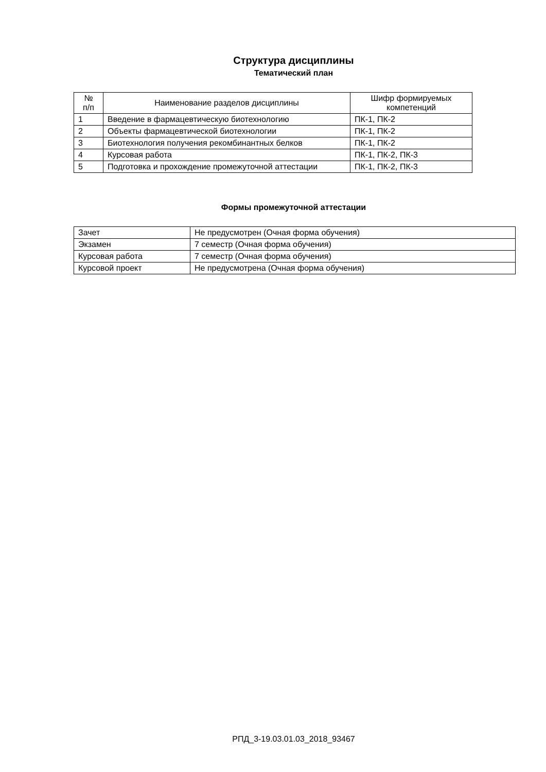Структура дисциплины
Тематический план
| № п/п | Наименование разделов дисциплины | Шифр формируемых компетенций |
| --- | --- | --- |
| 1 | Введение в фармацевтическую биотехнологию | ПК-1, ПК-2 |
| 2 | Объекты фармацевтической биотехнологии | ПК-1, ПК-2 |
| 3 | Биотехнология получения рекомбинантных белков | ПК-1, ПК-2 |
| 4 | Курсовая работа | ПК-1, ПК-2, ПК-3 |
| 5 | Подготовка и прохождение промежуточной аттестации | ПК-1, ПК-2, ПК-3 |
Формы промежуточной аттестации
| Зачет | Не предусмотрен (Очная форма обучения) |
| Экзамен | 7 семестр (Очная форма обучения) |
| Курсовая работа | 7 семестр (Очная форма обучения) |
| Курсовой проект | Не предусмотрена (Очная форма обучения) |
РПД_3-19.03.01.03_2018_93467